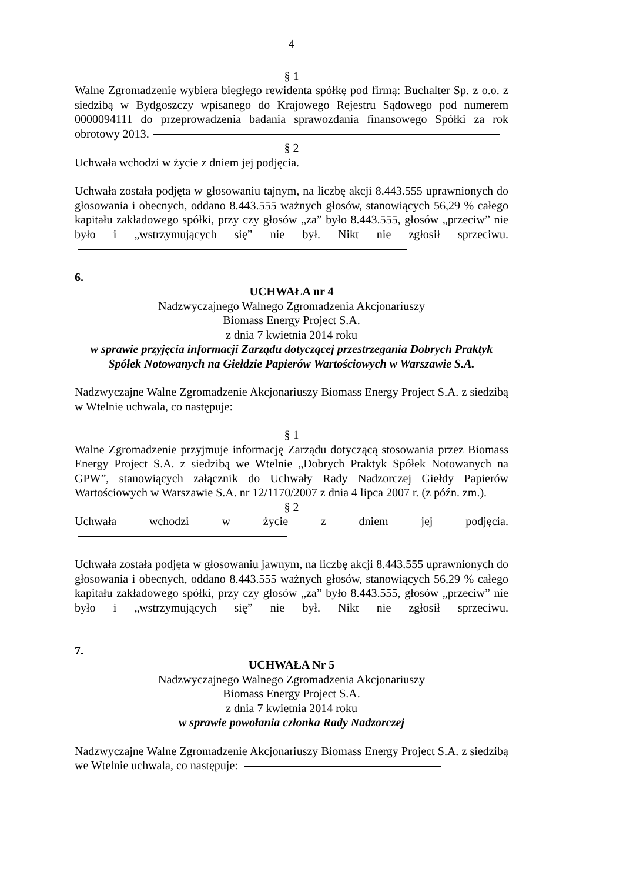4
§ 1
Walne Zgromadzenie wybiera biegłego rewidenta spółkę pod firmą: Buchalter Sp. z o.o. z siedzibą w Bydgoszczy wpisanego do Krajowego Rejestru Sądowego pod numerem 0000094111 do przeprowadzenia badania sprawozdania finansowego Spółki za rok obrotowy 2013.
§ 2
Uchwała wchodzi w życie z dniem jej podjęcia.
Uchwała została podjęta w głosowaniu tajnym, na liczbę akcji 8.443.555 uprawnionych do głosowania i obecnych, oddano 8.443.555 ważnych głosów, stanowiących 56,29 % całego kapitału zakładowego spółki, przy czy głosów „za” było 8.443.555, głosów „przeciw” nie było i „wstrzymujących się” nie był. Nikt nie zgłosił sprzeciwu.
6.
UCHWAŁA nr 4
Nadzwyczajnego Walnego Zgromadzenia Akcjonariuszy
Biomass Energy Project S.A.
z dnia 7 kwietnia 2014 roku
w sprawie przyjęcia informacji Zarządu dotyczącej przestrzegania Dobrych Praktyk Spółek Notowanych na Giełdzie Papierów Wartościowych w Warszawie S.A.
Nadzwyczajne Walne Zgromadzenie Akcjonariuszy Biomass Energy Project S.A. z siedzibą w Wtelnie uchwala, co następuje:
§ 1
Walne Zgromadzenie przyjmuje informację Zarządu dotyczącą stosowania przez Biomass Energy Project S.A. z siedzibą we Wtelnie „Dobrych Praktyk Spółek Notowanych na GPW”, stanowiących załącznik do Uchwały Rady Nadzorczej Giełdy Papierów Wartościowych w Warszawie S.A. nr 12/1170/2007 z dnia 4 lipca 2007 r. (z późn. zm.).
§ 2
Uchwała wchodzi w życie z dniem jej podjęcia.
Uchwała została podjęta w głosowaniu jawnym, na liczbę akcji 8.443.555 uprawnionych do głosowania i obecnych, oddano 8.443.555 ważnych głosów, stanowiących 56,29 % całego kapitału zakładowego spółki, przy czy głosów „za” było 8.443.555, głosów „przeciw” nie było i „wstrzymujących się” nie był. Nikt nie zgłosił sprzeciwu.
7.
UCHWAŁA Nr 5
Nadzwyczajnego Walnego Zgromadzenia Akcjonariuszy
Biomass Energy Project S.A.
z dnia 7 kwietnia 2014 roku
w sprawie powołania członka Rady Nadzorczej
Nadzwyczajne Walne Zgromadzenie Akcjonariuszy Biomass Energy Project S.A. z siedzibą we Wtelnie uchwala, co następuje: